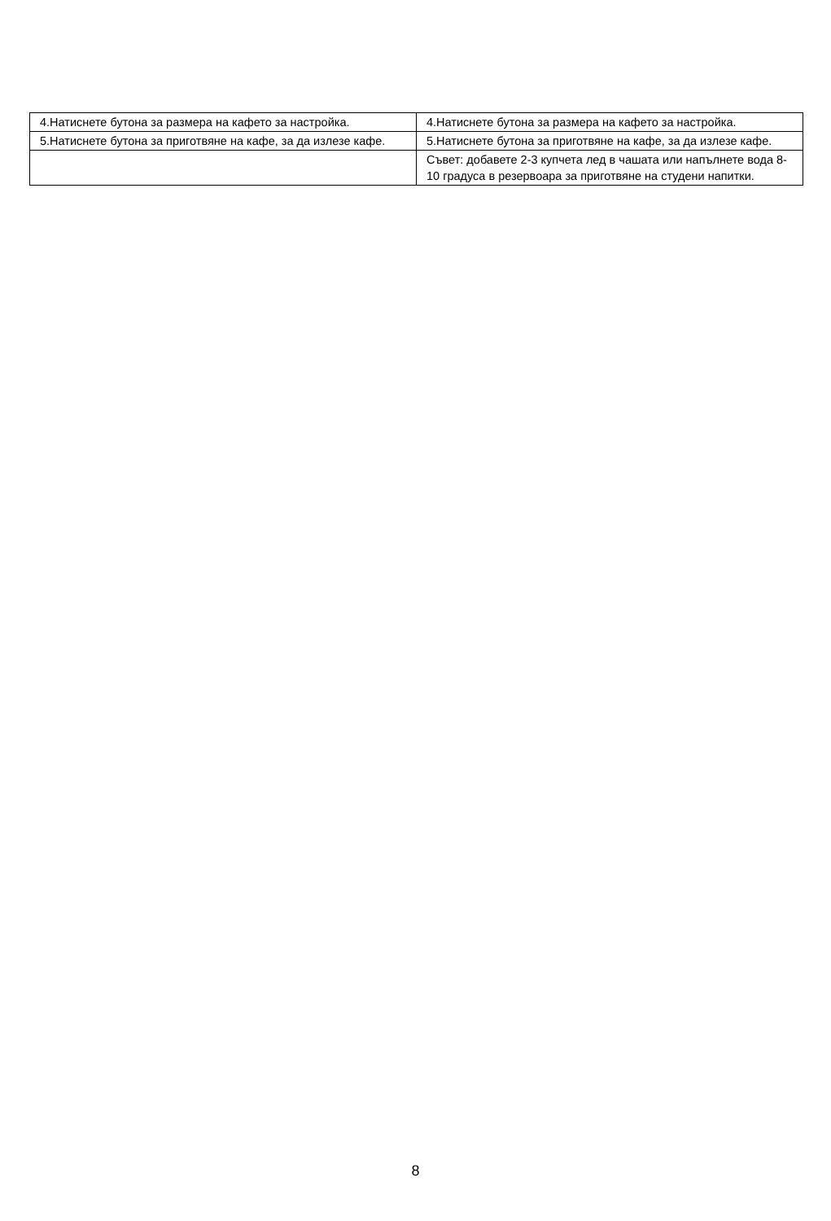| 4.Натиснете бутона за размера на кафето за настройка. | 4.Натиснете бутона за размера на кафето за настройка. |
| 5.Натиснете бутона за приготвяне на кафе, за да излезе кафе. | 5.Натиснете бутона за приготвяне на кафе, за да излезе кафе. |
| | Съвет: добавете 2-3 купчета лед в чашата или напълнете вода 8-10 градуса в резервоара за приготвяне на студени напитки. |
8